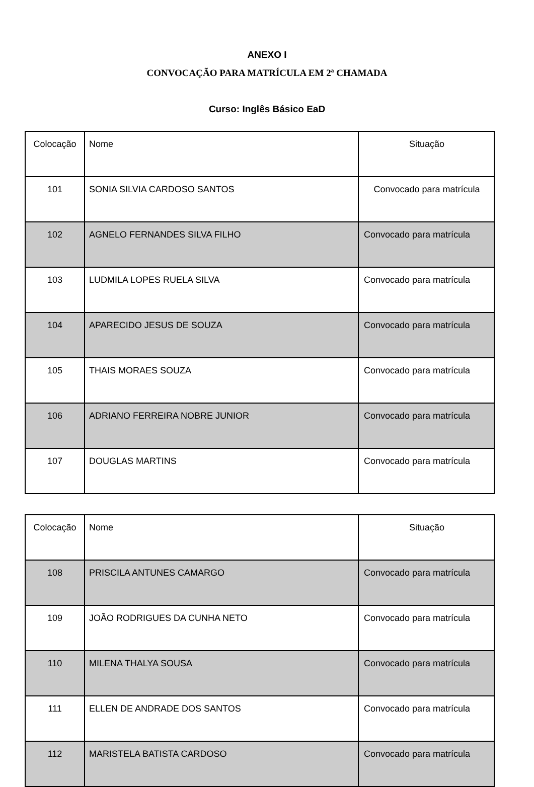ANEXO I
CONVOCAÇÃO PARA MATRÍCULA EM 2ª CHAMADA
Curso: Inglês Básico EaD
| Colocação | Nome | Situação |
| 101 | SONIA SILVIA CARDOSO SANTOS | Convocado para matrícula |
| 102 | AGNELO FERNANDES SILVA FILHO | Convocado para matrícula |
| 103 | LUDMILA LOPES RUELA SILVA | Convocado para matrícula |
| 104 | APARECIDO JESUS DE SOUZA | Convocado para matrícula |
| 105 | THAIS MORAES SOUZA | Convocado para matrícula |
| 106 | ADRIANO FERREIRA NOBRE JUNIOR | Convocado para matrícula |
| 107 | DOUGLAS MARTINS | Convocado para matrícula |
| Colocação | Nome | Situação |
| 108 | PRISCILA ANTUNES CAMARGO | Convocado para matrícula |
| 109 | JOÃO RODRIGUES DA CUNHA NETO | Convocado para matrícula |
| 110 | MILENA THALYA SOUSA | Convocado para matrícula |
| 111 | ELLEN DE ANDRADE DOS SANTOS | Convocado para matrícula |
| 112 | MARISTELA BATISTA CARDOSO | Convocado para matrícula |